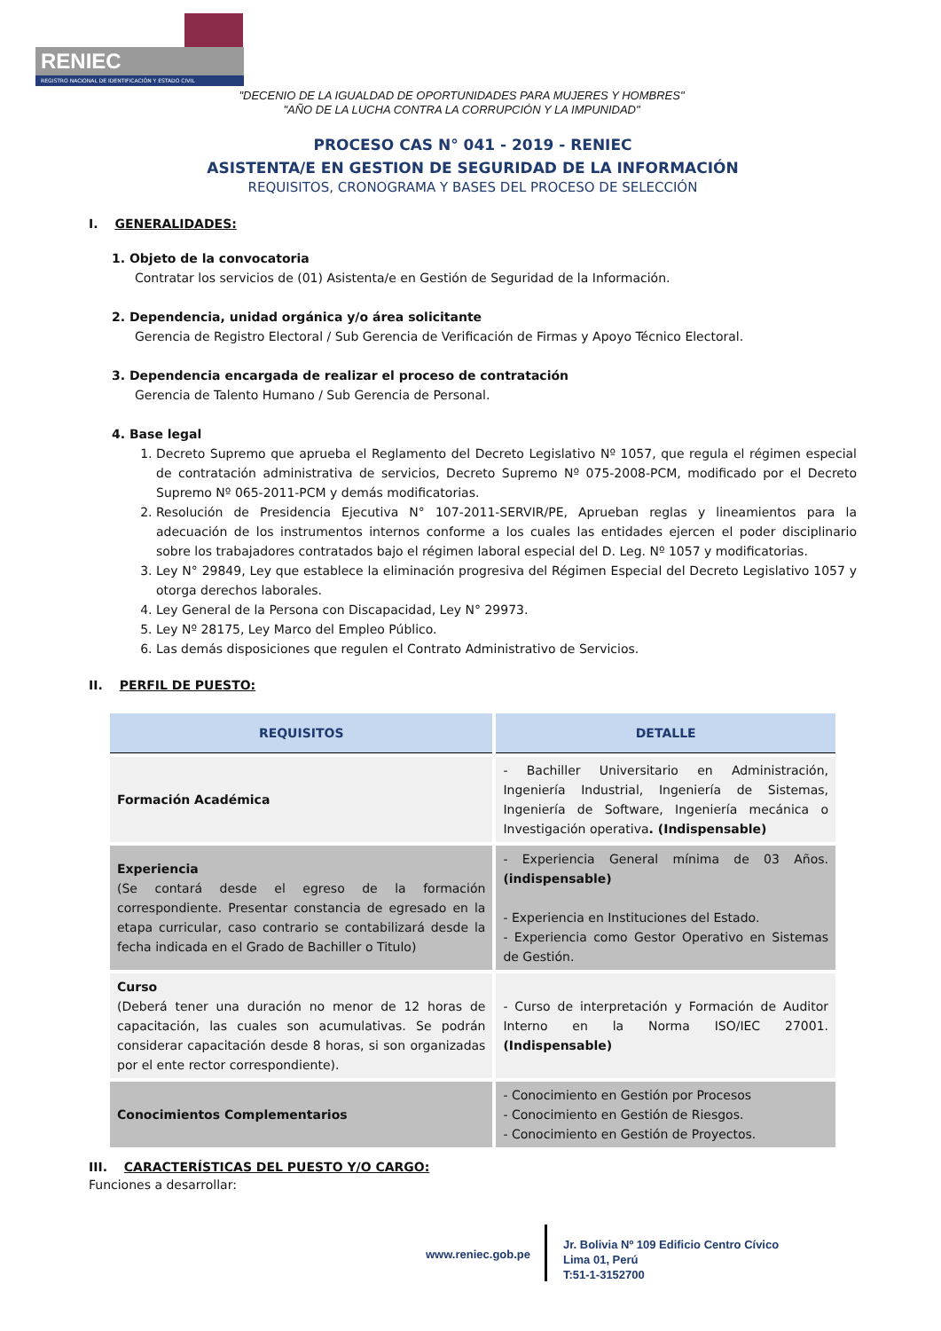RENIEC
REGISTRO NACIONAL DE IDENTIFICACIÓN Y ESTADO CIVIL
"DECENIO DE LA IGUALDAD DE OPORTUNIDADES PARA MUJERES Y HOMBRES"
"AÑO DE LA LUCHA CONTRA LA CORRUPCIÓN Y LA IMPUNIDAD"
PROCESO CAS N° 041 - 2019 - RENIEC
ASISTENTA/E EN GESTION DE SEGURIDAD DE LA INFORMACIÓN
REQUISITOS, CRONOGRAMA Y BASES DEL PROCESO DE SELECCIÓN
I. GENERALIDADES:
1. Objeto de la convocatoria
Contratar los servicios de (01) Asistenta/e en Gestión de Seguridad de la Información.
2. Dependencia, unidad orgánica y/o área solicitante
Gerencia de Registro Electoral / Sub Gerencia de Verificación de Firmas y Apoyo Técnico Electoral.
3. Dependencia encargada de realizar el proceso de contratación
Gerencia de Talento Humano / Sub Gerencia de Personal.
4. Base legal
1. Decreto Supremo que aprueba el Reglamento del Decreto Legislativo Nº 1057, que regula el régimen especial de contratación administrativa de servicios, Decreto Supremo Nº 075-2008-PCM, modificado por el Decreto Supremo Nº 065-2011-PCM y demás modificatorias.
2. Resolución de Presidencia Ejecutiva N° 107-2011-SERVIR/PE, Aprueban reglas y lineamientos para la adecuación de los instrumentos internos conforme a los cuales las entidades ejercen el poder disciplinario sobre los trabajadores contratados bajo el régimen laboral especial del D. Leg. Nº 1057 y modificatorias.
3. Ley N° 29849, Ley que establece la eliminación progresiva del Régimen Especial del Decreto Legislativo 1057 y otorga derechos laborales.
4. Ley General de la Persona con Discapacidad, Ley N° 29973.
5. Ley Nº 28175, Ley Marco del Empleo Público.
6. Las demás disposiciones que regulen el Contrato Administrativo de Servicios.
II. PERFIL DE PUESTO:
| REQUISITOS | DETALLE |
| --- | --- |
| Formación Académica | - Bachiller Universitario en Administración, Ingeniería Industrial, Ingeniería de Sistemas, Ingeniería de Software, Ingeniería mecánica o Investigación operativa . (Indispensable) |
| Experiencia (Se contará desde el egreso de la formación correspondiente. Presentar constancia de egresado en la etapa curricular, caso contrario se contabilizará desde la fecha indicada en el Grado de Bachiller o Titulo) | - Experiencia General mínima de 03 Años. (indispensable) - Experiencia en Instituciones del Estado. - Experiencia como Gestor Operativo en Sistemas de Gestión. |
| Curso (Deberá tener una duración no menor de 12 horas de capacitación, las cuales son acumulativas. Se podrán considerar capacitación desde 8 horas, si son organizadas por el ente rector correspondiente). | - Curso de interpretación y Formación de Auditor Interno en la Norma ISO/IEC 27001. (Indispensable) |
| Conocimientos Complementarios | - Conocimiento en Gestión por Procesos - Conocimiento en Gestión de Riesgos. - Conocimiento en Gestión de Proyectos. |
III. CARACTERÍSTICAS DEL PUESTO Y/O CARGO:
Funciones a desarrollar:
www.reniec.gob.pe
Jr. Bolivia Nº 109 Edificio Centro Cívico
Lima 01, Perú
T:51-1-3152700